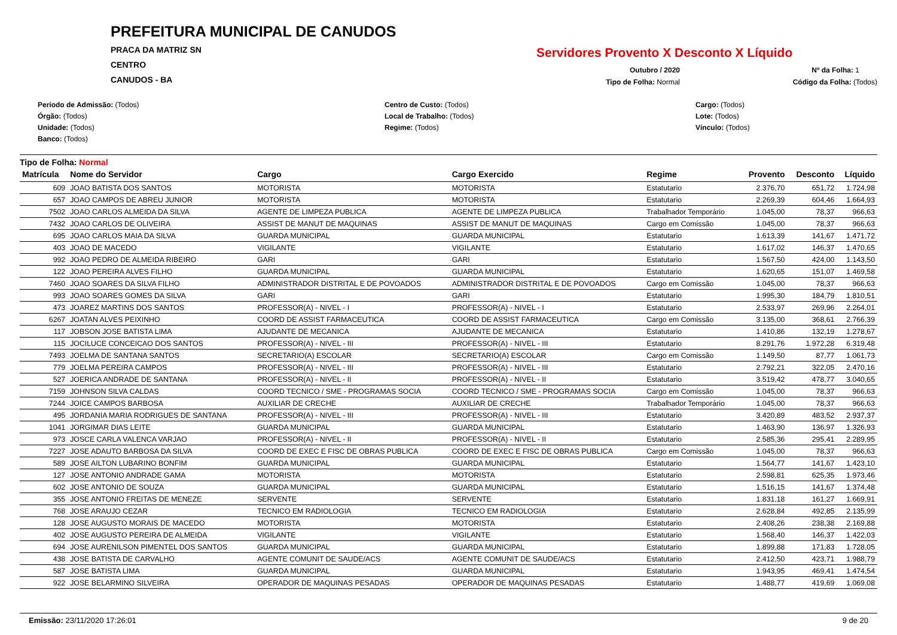PREFEITURA MUNICIPAL DE CANUDOS
PRACA DA MATRIZ SN
CENTRO
CANUDOS - BA
Servidores Provento X Desconto X Líquido
Outubro / 2020 Nº da Folha: 1
Tipo de Folha: Normal Código da Folha: (Todos)
Período de Admissão: (Todos)
Órgão: (Todos)
Unidade: (Todos)
Banco: (Todos)
Centro de Custo: (Todos)
Local de Trabalho: (Todos)
Regime: (Todos)
Cargo: (Todos)
Lote: (Todos)
Vínculo: (Todos)
Tipo de Folha: Normal
| Matrícula | Nome do Servidor | Cargo | Cargo Exercido | Regime | Provento | Desconto | Líquido |
| --- | --- | --- | --- | --- | --- | --- | --- |
| 609 | JOAO BATISTA DOS SANTOS | MOTORISTA | MOTORISTA | Estatutario | 2.376,70 | 651,72 | 1.724,98 |
| 657 | JOAO CAMPOS DE ABREU JUNIOR | MOTORISTA | MOTORISTA | Estatutario | 2.269,39 | 604,46 | 1.664,93 |
| 7502 | JOAO CARLOS ALMEIDA DA SILVA | AGENTE DE LIMPEZA PUBLICA | AGENTE DE LIMPEZA PUBLICA | Trabalhador Temporário | 1.045,00 | 78,37 | 966,63 |
| 7432 | JOAO CARLOS DE OLIVEIRA | ASSIST DE MANUT DE MAQUINAS | ASSIST DE MANUT DE MAQUINAS | Cargo em Comissão | 1.045,00 | 78,37 | 966,63 |
| 695 | JOAO CARLOS MAIA DA SILVA | GUARDA MUNICIPAL | GUARDA MUNICIPAL | Estatutario | 1.613,39 | 141,67 | 1.471,72 |
| 403 | JOAO DE MACEDO | VIGILANTE | VIGILANTE | Estatutario | 1.617,02 | 146,37 | 1.470,65 |
| 992 | JOAO PEDRO DE ALMEIDA RIBEIRO | GARI | GARI | Estatutario | 1.567,50 | 424,00 | 1.143,50 |
| 122 | JOAO PEREIRA ALVES FILHO | GUARDA MUNICIPAL | GUARDA MUNICIPAL | Estatutario | 1.620,65 | 151,07 | 1.469,58 |
| 7460 | JOAO SOARES DA SILVA FILHO | ADMINISTRADOR DISTRITAL E DE POVOADOS | ADMINISTRADOR DISTRITAL E DE POVOADOS | Cargo em Comissão | 1.045,00 | 78,37 | 966,63 |
| 993 | JOAO SOARES GOMES DA SILVA | GARI | GARI | Estatutario | 1.995,30 | 184,79 | 1.810,51 |
| 473 | JOAREZ MARTINS DOS SANTOS | PROFESSOR(A) - NIVEL - I | PROFESSOR(A) - NIVEL - I | Estatutario | 2.533,97 | 269,96 | 2.264,01 |
| 6267 | JOATAN ALVES PEIXINHO | COORD DE ASSIST FARMACEUTICA | COORD DE ASSIST FARMACEUTICA | Cargo em Comissão | 3.135,00 | 368,61 | 2.766,39 |
| 117 | JOBSON JOSE BATISTA LIMA | AJUDANTE DE MECANICA | AJUDANTE DE MECANICA | Estatutario | 1.410,86 | 132,19 | 1.278,67 |
| 115 | JOCILUCE CONCEICAO DOS SANTOS | PROFESSOR(A) - NIVEL - III | PROFESSOR(A) - NIVEL - III | Estatutario | 8.291,76 | 1.972,28 | 6.319,48 |
| 7493 | JOELMA DE SANTANA SANTOS | SECRETARIO(A) ESCOLAR | SECRETARIO(A) ESCOLAR | Cargo em Comissão | 1.149,50 | 87,77 | 1.061,73 |
| 779 | JOELMA PEREIRA CAMPOS | PROFESSOR(A) - NIVEL - III | PROFESSOR(A) - NIVEL - III | Estatutario | 2.792,21 | 322,05 | 2.470,16 |
| 527 | JOERICA ANDRADE DE SANTANA | PROFESSOR(A) - NIVEL - II | PROFESSOR(A) - NIVEL - II | Estatutario | 3.519,42 | 478,77 | 3.040,65 |
| 7159 | JOHNSON SILVA CALDAS | COORD TECNICO / SME - PROGRAMAS SOCIA | COORD TECNICO / SME - PROGRAMAS SOCIA | Cargo em Comissão | 1.045,00 | 78,37 | 966,63 |
| 7244 | JOICE CAMPOS BARBOSA | AUXILIAR DE CRECHE | AUXILIAR DE CRECHE | Trabalhador Temporário | 1.045,00 | 78,37 | 966,63 |
| 495 | JORDANIA MARIA RODRIGUES DE SANTANA | PROFESSOR(A) - NIVEL - III | PROFESSOR(A) - NIVEL - III | Estatutario | 3.420,89 | 483,52 | 2.937,37 |
| 1041 | JORGIMAR DIAS LEITE | GUARDA MUNICIPAL | GUARDA MUNICIPAL | Estatutario | 1.463,90 | 136,97 | 1.326,93 |
| 973 | JOSCE CARLA VALENCA VARJAO | PROFESSOR(A) - NIVEL - II | PROFESSOR(A) - NIVEL - II | Estatutario | 2.585,36 | 295,41 | 2.289,95 |
| 7227 | JOSE ADAUTO BARBOSA DA SILVA | COORD DE EXEC E FISC DE OBRAS PUBLICA | COORD DE EXEC E FISC DE OBRAS PUBLICA | Cargo em Comissão | 1.045,00 | 78,37 | 966,63 |
| 589 | JOSE AILTON LUBARINO BONFIM | GUARDA MUNICIPAL | GUARDA MUNICIPAL | Estatutario | 1.564,77 | 141,67 | 1.423,10 |
| 127 | JOSE ANTONIO ANDRADE GAMA | MOTORISTA | MOTORISTA | Estatutario | 2.598,81 | 625,35 | 1.973,46 |
| 602 | JOSE ANTONIO DE SOUZA | GUARDA MUNICIPAL | GUARDA MUNICIPAL | Estatutario | 1.516,15 | 141,67 | 1.374,48 |
| 355 | JOSE ANTONIO FREITAS DE MENEZE | SERVENTE | SERVENTE | Estatutario | 1.831,18 | 161,27 | 1.669,91 |
| 768 | JOSE ARAUJO CEZAR | TECNICO EM RADIOLOGIA | TECNICO EM RADIOLOGIA | Estatutario | 2.628,84 | 492,85 | 2.135,99 |
| 128 | JOSE AUGUSTO MORAIS DE MACEDO | MOTORISTA | MOTORISTA | Estatutario | 2.408,26 | 238,38 | 2.169,88 |
| 402 | JOSE AUGUSTO PEREIRA DE ALMEIDA | VIGILANTE | VIGILANTE | Estatutario | 1.568,40 | 146,37 | 1.422,03 |
| 694 | JOSE AURENILSON PIMENTEL DOS SANTOS | GUARDA MUNICIPAL | GUARDA MUNICIPAL | Estatutario | 1.899,88 | 171,83 | 1.728,05 |
| 438 | JOSE BATISTA DE CARVALHO | AGENTE COMUNIT DE SAUDE/ACS | AGENTE COMUNIT DE SAUDE/ACS | Estatutario | 2.412,50 | 423,71 | 1.988,79 |
| 587 | JOSE BATISTA LIMA | GUARDA MUNICIPAL | GUARDA MUNICIPAL | Estatutario | 1.943,95 | 469,41 | 1.474,54 |
| 922 | JOSE BELARMINO SILVEIRA | OPERADOR DE MAQUINAS PESADAS | OPERADOR DE MAQUINAS PESADAS | Estatutario | 1.488,77 | 419,69 | 1.069,08 |
Emissão: 23/11/2020 17:26:01 9 de 20